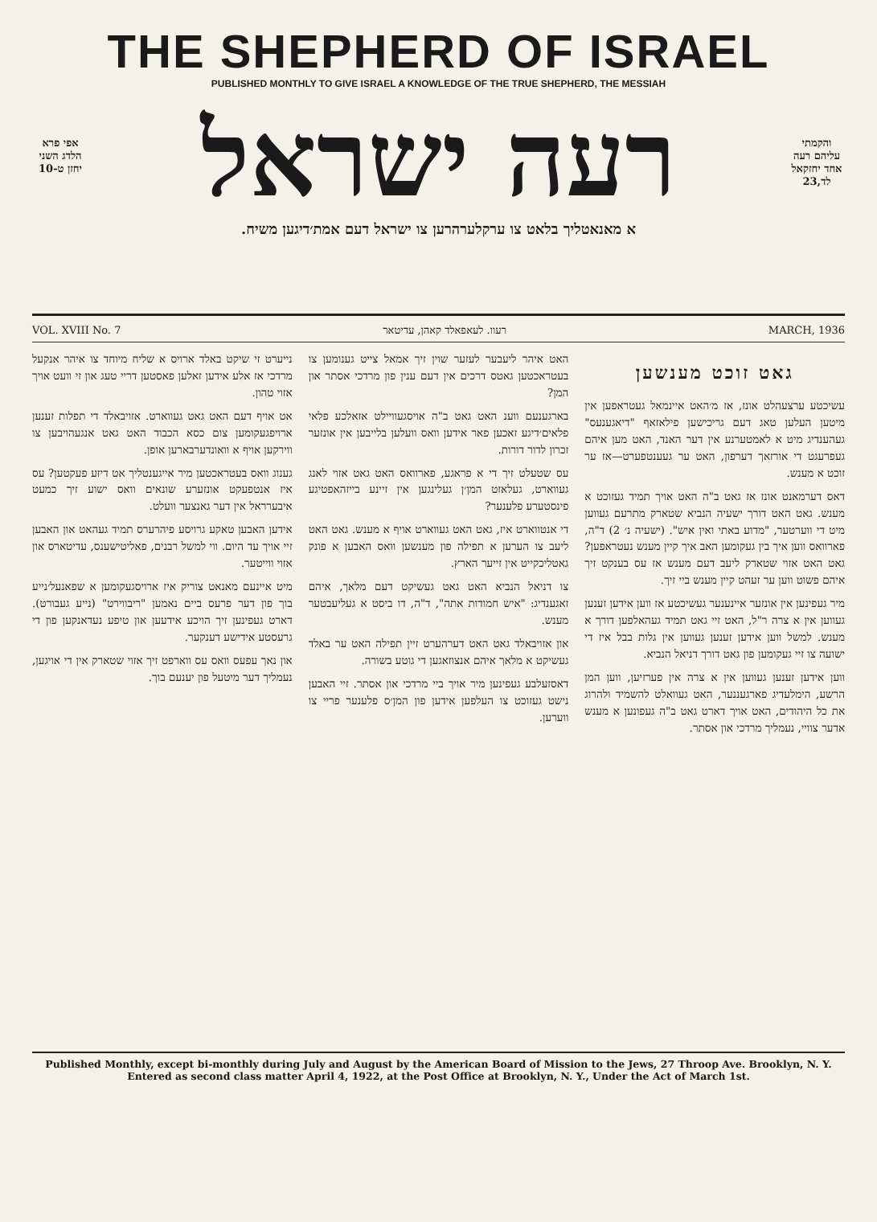THE SHEPHERD OF ISRAEL
PUBLISHED MONTHLY TO GIVE ISRAEL A KNOWLEDGE OF THE TRUE SHEPHERD, THE MESSIAH
אפי פרא הלדג השני יחזן ט-10
והקמתי עליהם רעה אחד יחזקאל לד,23
רעה ישראל
א מאנאטליך בלאט צו ערקלערהרען צו ישראל דעם אמת׳דיגען משיח.
VOL. XVIII No. 7 רעוו. לעאפאלד קאהן, עדיטאר MARCH, 1936
גאט זוכט מענשען
עשיכטע ערצעהלט אונז, אז מ׳האט איינמאל געטראפען אין מיטען העלען טאג דעם גריכישען פילאזאף "דיאגענעס" געהענדיג מיט א לאמטערנע אין דער האנד, האט מען איהם געפרעגט די אורזאך דערפון, האט ער געענטפערט—אז ער זוכט א מענש.
דאס דערמאנט אונז אז גאט ב"ה האט אויך תמיד געזוכט א מענש. גאט האט דורך ישעיה הנביא שטארק מתרעם געווען מיט די ווערטער, "מדוע באתי ואין איש". (ישעיה נ׳ 2) ד"ה, פארוואס ווען איך בין געקומען האב איך קיין מענש נעטראפען? גאט האט אזוי שטארק ליעב דעם מענש אז עס בענקט זיך איהם פשוט ווען ער זעהט קיין מענש ביי זיך.
מיר געפינען אין אונזער איינענער געשיכטע אז ווען אידען זענען געווען אין א צרה ר"ל, האט זיי גאט תמיד געהאלפען דורך א מענש. למשל ווען אידען זענען געווען אין גלות בבל איז די ישועה צו זיי געקומען פון גאט דורך דניאל הנביא.
ווען אידען זענען געווען אין א צרה אין פערזיען, ווען המן הרשע, הימלעדיג פארגעננער, האט געוואלט להשמיד ולהרוג את כל היהודים, האט אויך דארט גאט ב"ה געפונען א מענש אדער צוויי, נעמליך מרדכי און אסתר.
האט איהר ליעבער לעזער שוין זיך אמאל צייט גענומען צו בעטראכטען גאטס דרכים אין דעם ענין פון מרדכי אסתר און המן?
בארגענעם ווענ האט גאט ב"ה אויסגעוויילט אזאלכע פלאי פלאים׳דיגע זאכען פאר אידען וואס וועלען בלייבען אין אונזער זכרון לדור דורות.
עס שטעלט זיך די א פראגע, פארוואס האט גאט אזוי לאנג געווארט, געלאזט המן׳ן געלינגען אין זיינע בייזהאפטיגע פינסטערע פלענער?
די אנטווארט איז, גאט האט געווארט אויף א מענש. גאט האט ליעב צו הערען א תפילה פון מענשען וואס האבען א פונק גאטליכקייט אין זייער הארץ.
צו דניאל הנביא האט גאט געשיקט דעם מלאך, איהם זאגענדיג: "איש חמודות אתה", ד"ה, דו ביסט א געליעבטער מענש.
און אזויבאלד גאט האט דערהערט זיין תפילה האט ער באלד געשיקט א מלאך איהם אנצוזאגען די גוטע בשורה.
דאסזעלבע געפינען מיר אויך ביי מרדכי און אסתר. זיי האבען נישט געזוכט צו העלפען אידען פון המן׳ס פלענער פריי צו ווערען.
נייערט זי שיקט באלד ארויס א שליח מיוחד צו איהר אנקעל מרדכי אז אלע אידען זאלען פאסטען דריי טעג און זי וועט אויך אזוי טהון.
אט אויף דעם האט גאט געווארט. אזויבאלד די תפלות זענען ארויפגעקומען צום כסא הכבוד האט גאט אנגעהויבען צו ווירקען אויף א וואונדערבארען אופן.
גענוג וואס בעטראכטען מיר אייגענטליך אט דיזע פעקטען? עס איז אנטפעקט אונזערע שונאים וואס ישוע זיך כמעט איבערראל אין דער גאנצער וועלט.
אידען האבען טאקע גרויסע פיהרערס תמיד געהאט און האבען זיי אויך עד היום. ווי למשל רבנים, פאליטישענס, עדיטארס און אזוי ווייטער.
מיט איינעם מאנאט צוריק איז ארויסגעקומען א שפאנעל׳נייע בוך פון דער פרעס ביים נאמען "ריבווירט" (נייע געבורט). דארט געפינען זיך הויכע אידעען און טיפע נעדאנקען פון די גרעסטע אידישע דענקער.
און נאך עפעס וואס עס ווארפט זיך אזוי שטארק אין די אויגען, נעמליך דער מיטעל פון יענעם בוך.
Published Monthly, except bi-monthly during July and August by the American Board of Mission to the Jews, 27 Throop Ave. Brooklyn, N. Y.
Entered as second class matter April 4, 1922, at the Post Office at Brooklyn, N. Y., Under the Act of March 1st.